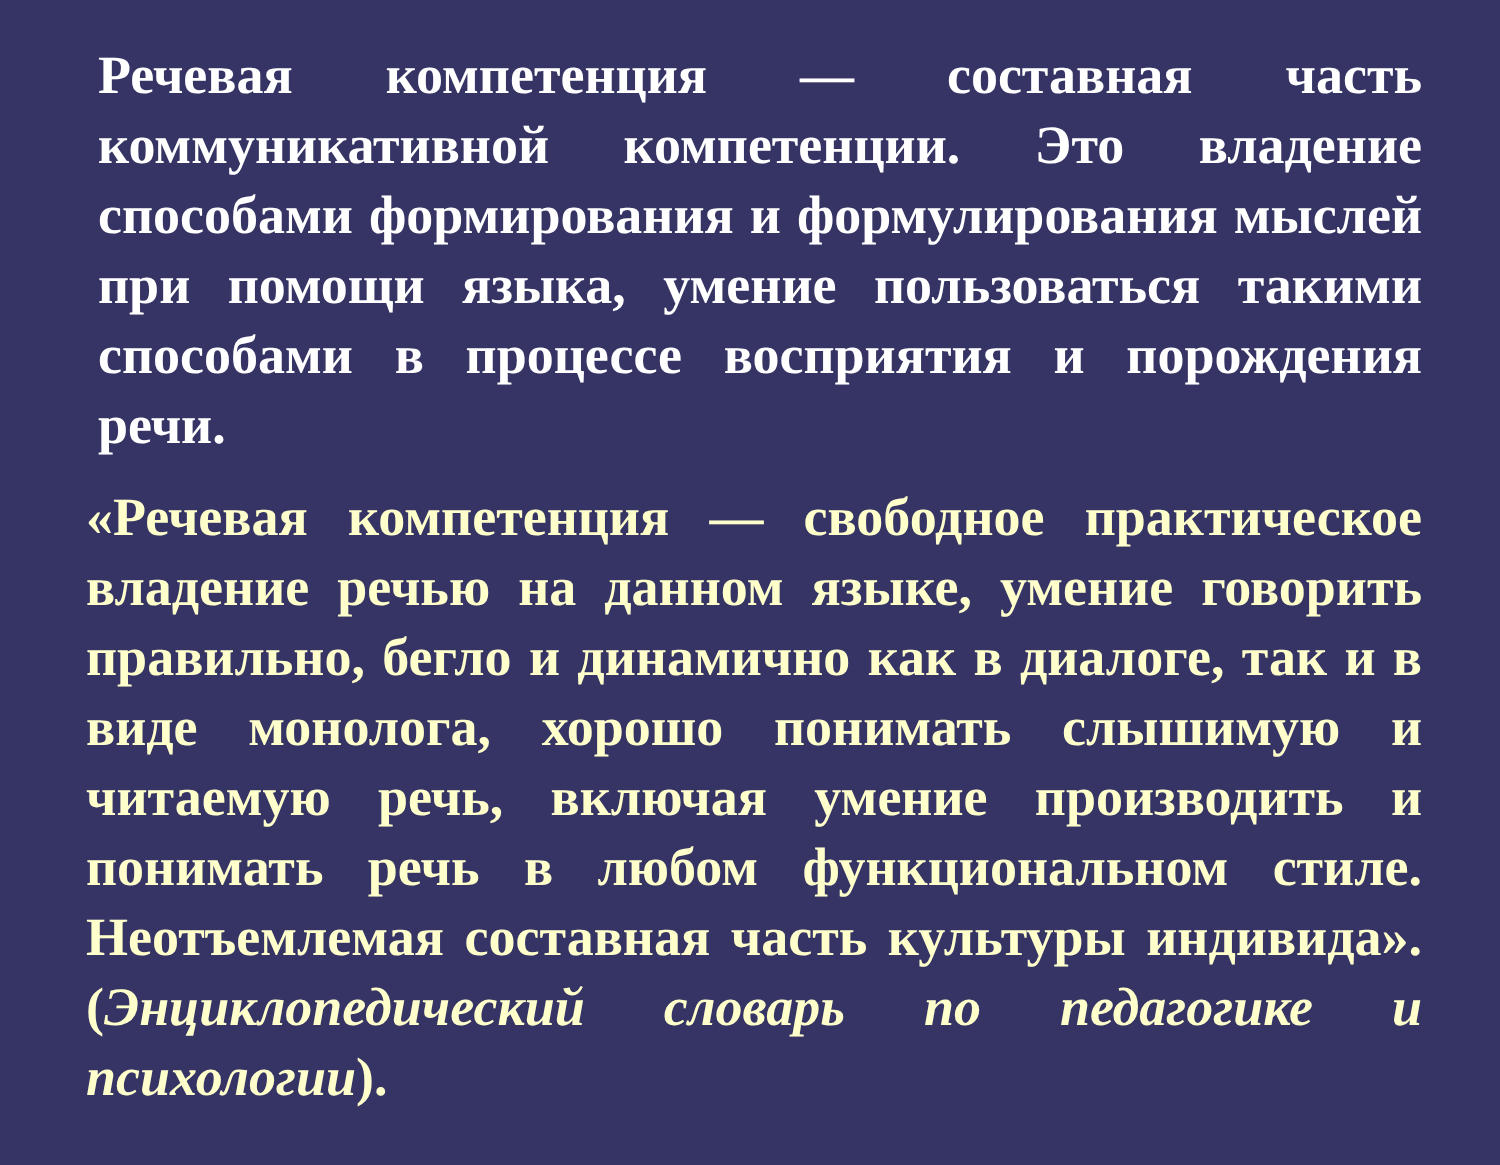Речевая компетенция — составная часть коммуникативной компетенции. Это владение способами формирования и формулирования мыслей при помощи языка, умение пользоваться такими способами в процессе восприятия и порождения речи.
«Речевая компетенция — свободное практическое владение речью на данном языке, умение говорить правильно, бегло и динамично как в диалоге, так и в виде монолога, хорошо понимать слышимую и читаемую речь, включая умение производить и понимать речь в любом функциональном стиле. Неотъемлемая составная часть культуры индивида». (Энциклопедический словарь по педагогике и психологии).